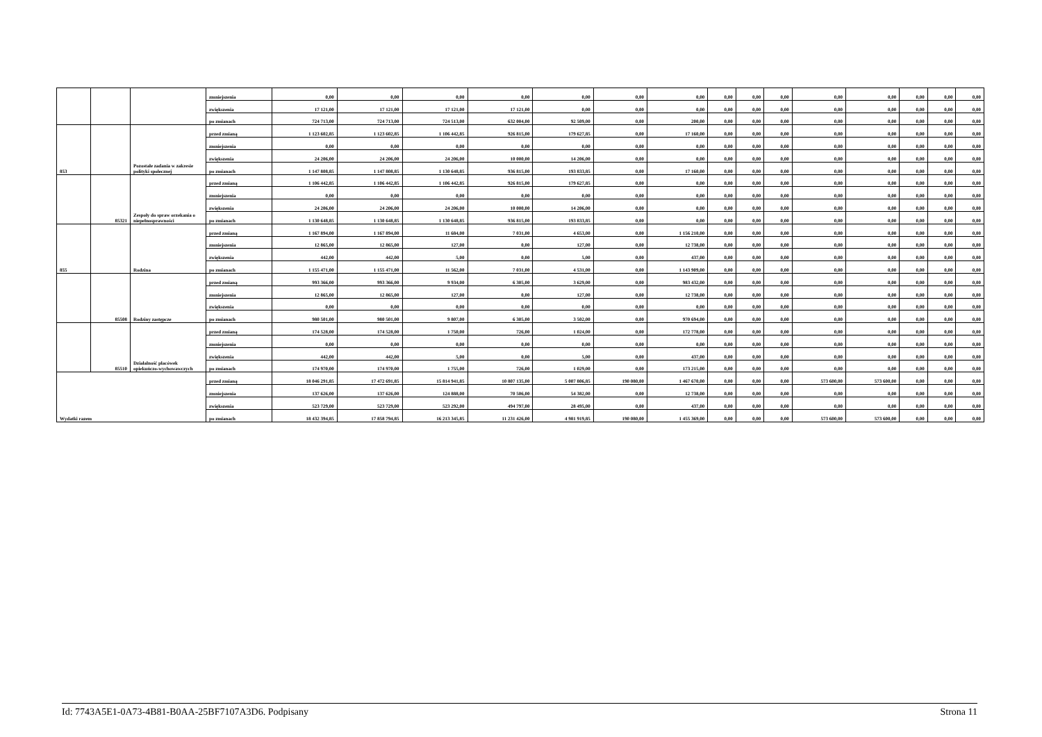| | | | zmniejszenia | 0,00 | 0,00 | 0,00 | 0,00 | 0,00 | 0,00 | 0,00 | 0,00 | 0,00 | 0,00 | 0,00 | 0,00 | 0,00 | 0,00 | 0,00 |
| | | | zwiększenia | 17 121,00 | 17 121,00 | 17 121,00 | 17 121,00 | 0,00 | 0,00 | 0,00 | 0,00 | 0,00 | 0,00 | 0,00 | 0,00 | 0,00 | 0,00 | 0,00 |
| | | | po zmianach | 724 713,00 | 724 713,00 | 724 513,00 | 632 004,00 | 92 509,00 | 0,00 | 200,00 | 0,00 | 0,00 | 0,00 | 0,00 | 0,00 | 0,00 | 0,00 | 0,00 |
| 853 | | Pozostałe zadania w zakresie polityki społecznej | przed zmianą | 1 123 602,85 | 1 123 602,85 | 1 106 442,85 | 926 815,00 | 179 627,85 | 0,00 | 17 160,00 | 0,00 | 0,00 | 0,00 | 0,00 | 0,00 | 0,00 | 0,00 | 0,00 |
| | | | zmniejszenia | 0,00 | 0,00 | 0,00 | 0,00 | 0,00 | 0,00 | 0,00 | 0,00 | 0,00 | 0,00 | 0,00 | 0,00 | 0,00 | 0,00 | 0,00 |
| | | | zwiększenia | 24 206,00 | 24 206,00 | 24 206,00 | 10 000,00 | 14 206,00 | 0,00 | 0,00 | 0,00 | 0,00 | 0,00 | 0,00 | 0,00 | 0,00 | 0,00 | 0,00 |
| | | | po zmianach | 1 147 808,85 | 1 147 808,85 | 1 130 648,85 | 936 815,00 | 193 833,85 | 0,00 | 17 160,00 | 0,00 | 0,00 | 0,00 | 0,00 | 0,00 | 0,00 | 0,00 | 0,00 |
| | 85321 | Zespoły do spraw orzekania o niepełnosprawności | przed zmianą | 1 106 442,85 | 1 106 442,85 | 1 106 442,85 | 926 815,00 | 179 627,85 | 0,00 | 0,00 | 0,00 | 0,00 | 0,00 | 0,00 | 0,00 | 0,00 | 0,00 | 0,00 |
| | | | zmniejszenia | 0,00 | 0,00 | 0,00 | 0,00 | 0,00 | 0,00 | 0,00 | 0,00 | 0,00 | 0,00 | 0,00 | 0,00 | 0,00 | 0,00 | 0,00 |
| | | | zwiększenia | 24 206,00 | 24 206,00 | 24 206,00 | 10 000,00 | 14 206,00 | 0,00 | 0,00 | 0,00 | 0,00 | 0,00 | 0,00 | 0,00 | 0,00 | 0,00 | 0,00 |
| | | | po zmianach | 1 130 648,85 | 1 130 648,85 | 1 130 648,85 | 936 815,00 | 193 833,85 | 0,00 | 0,00 | 0,00 | 0,00 | 0,00 | 0,00 | 0,00 | 0,00 | 0,00 | 0,00 |
| 855 | | Rodzina | przed zmianą | 1 167 894,00 | 1 167 894,00 | 11 684,00 | 7 031,00 | 4 653,00 | 0,00 | 1 156 210,00 | 0,00 | 0,00 | 0,00 | 0,00 | 0,00 | 0,00 | 0,00 | 0,00 |
| | | | zmniejszenia | 12 865,00 | 12 865,00 | 127,00 | 0,00 | 127,00 | 0,00 | 12 738,00 | 0,00 | 0,00 | 0,00 | 0,00 | 0,00 | 0,00 | 0,00 | 0,00 |
| | | | zwiększenia | 442,00 | 442,00 | 5,00 | 0,00 | 5,00 | 0,00 | 437,00 | 0,00 | 0,00 | 0,00 | 0,00 | 0,00 | 0,00 | 0,00 | 0,00 |
| | | | po zmianach | 1 155 471,00 | 1 155 471,00 | 11 562,00 | 7 031,00 | 4 531,00 | 0,00 | 1 143 909,00 | 0,00 | 0,00 | 0,00 | 0,00 | 0,00 | 0,00 | 0,00 | 0,00 |
| | 85508 | Rodziny zastępcze | przed zmianą | 993 366,00 | 993 366,00 | 9 934,00 | 6 305,00 | 3 629,00 | 0,00 | 983 432,00 | 0,00 | 0,00 | 0,00 | 0,00 | 0,00 | 0,00 | 0,00 | 0,00 |
| | | | zmniejszenia | 12 865,00 | 12 865,00 | 127,00 | 0,00 | 127,00 | 0,00 | 12 738,00 | 0,00 | 0,00 | 0,00 | 0,00 | 0,00 | 0,00 | 0,00 | 0,00 |
| | | | zwiększenia | 0,00 | 0,00 | 0,00 | 0,00 | 0,00 | 0,00 | 0,00 | 0,00 | 0,00 | 0,00 | 0,00 | 0,00 | 0,00 | 0,00 | 0,00 |
| | | | po zmianach | 980 501,00 | 980 501,00 | 9 807,00 | 6 305,00 | 3 502,00 | 0,00 | 970 694,00 | 0,00 | 0,00 | 0,00 | 0,00 | 0,00 | 0,00 | 0,00 | 0,00 |
| | 85510 | Działalność placówek opiekuńczo-wychowawczych | przed zmianą | 174 528,00 | 174 528,00 | 1 750,00 | 726,00 | 1 024,00 | 0,00 | 172 778,00 | 0,00 | 0,00 | 0,00 | 0,00 | 0,00 | 0,00 | 0,00 | 0,00 |
| | | | zmniejszenia | 0,00 | 0,00 | 0,00 | 0,00 | 0,00 | 0,00 | 0,00 | 0,00 | 0,00 | 0,00 | 0,00 | 0,00 | 0,00 | 0,00 | 0,00 |
| | | | zwiększenia | 442,00 | 442,00 | 5,00 | 0,00 | 5,00 | 0,00 | 437,00 | 0,00 | 0,00 | 0,00 | 0,00 | 0,00 | 0,00 | 0,00 | 0,00 |
| | | | po zmianach | 174 970,00 | 174 970,00 | 1 755,00 | 726,00 | 1 029,00 | 0,00 | 173 215,00 | 0,00 | 0,00 | 0,00 | 0,00 | 0,00 | 0,00 | 0,00 | 0,00 |
| Wydatki razem | | | przed zmianą | 18 046 291,85 | 17 472 691,85 | 15 814 941,85 | 10 807 135,00 | 5 007 806,85 | 190 080,00 | 1 467 670,00 | 0,00 | 0,00 | 0,00 | 573 600,00 | 573 600,00 | 0,00 | 0,00 | 0,00 |
| | | | zmniejszenia | 137 626,00 | 137 626,00 | 124 888,00 | 70 506,00 | 54 382,00 | 0,00 | 12 738,00 | 0,00 | 0,00 | 0,00 | 0,00 | 0,00 | 0,00 | 0,00 | 0,00 |
| | | | zwiększenia | 523 729,00 | 523 729,00 | 523 292,00 | 494 797,00 | 28 495,00 | 0,00 | 437,00 | 0,00 | 0,00 | 0,00 | 0,00 | 0,00 | 0,00 | 0,00 | 0,00 |
| | | | po zmianach | 18 432 394,85 | 17 858 794,85 | 16 213 345,85 | 11 231 426,00 | 4 981 919,85 | 190 080,00 | 1 455 369,00 | 0,00 | 0,00 | 0,00 | 573 600,00 | 573 600,00 | 0,00 | 0,00 | 0,00 |
Id: 7743A5E1-0A73-4B81-B0AA-25BF7107A3D6. Podpisany Strona 11